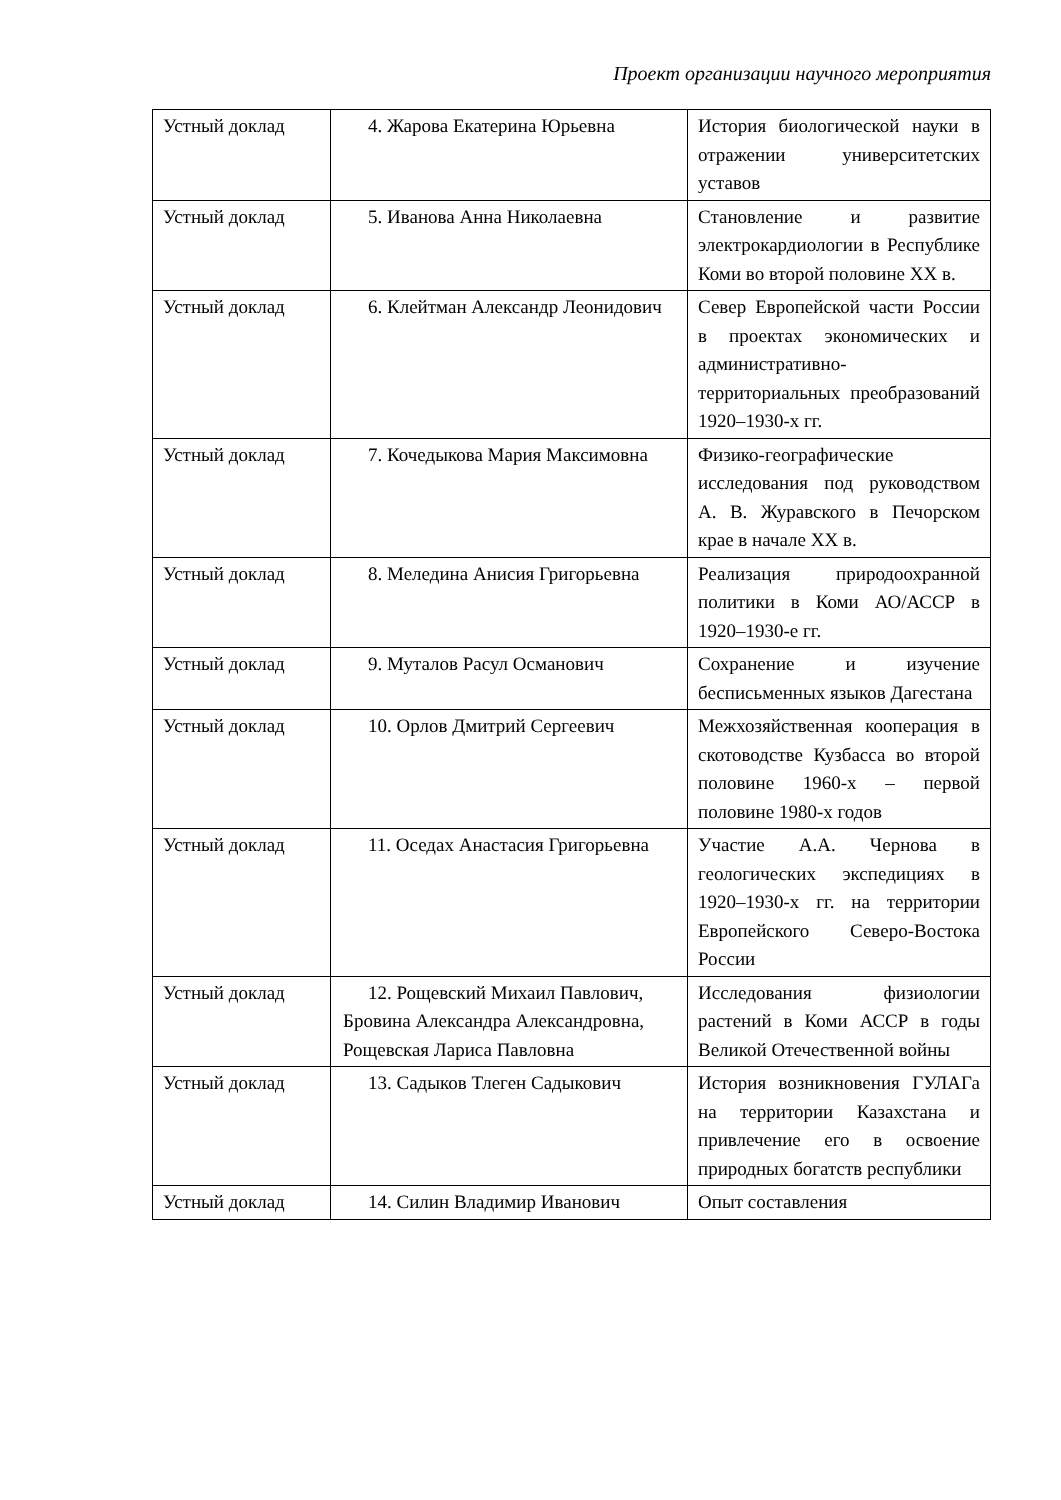Проект организации научного мероприятия
| Устный доклад | 4. Жарова Екатерина Юрьевна | История биологической науки в отражении университетских уставов |
| Устный доклад | 5. Иванова Анна Николаевна | Становление и развитие электрокардиологии в Республике Коми во второй половине XX в. |
| Устный доклад | 6. Клейтман Александр Леонидович | Север Европейской части России в проектах экономических и административно-территориальных преобразований 1920–1930-х гг. |
| Устный доклад | 7. Кочедыкова Мария Максимовна | Физико-географические исследования под руководством А. В. Журавского в Печорском крае в начале XX в. |
| Устный доклад | 8. Меледина Анисия Григорьевна | Реализация природоохранной политики в Коми АО/АССР в 1920–1930-е гг. |
| Устный доклад | 9. Муталов Расул Османович | Сохранение и изучение бесписьменных языков Дагестана |
| Устный доклад | 10. Орлов Дмитрий Сергеевич | Межхозяйственная кооперация в скотоводстве Кузбасса во второй половине 1960-х – первой половине 1980-х годов |
| Устный доклад | 11. Оседах Анастасия Григорьевна | Участие А.А. Чернова в геологических экспедициях в 1920–1930-х гг. на территории Европейского Северо-Востока России |
| Устный доклад | 12. Рощевский Михаил Павлович, Бровина Александра Александровна, Рощевская Лариса Павловна | Исследования физиологии растений в Коми АССР в годы Великой Отечественной войны |
| Устный доклад | 13. Садыков Тлеген Садыкович | История возникновения ГУЛАГа на территории Казахстана и привлечение его в освоение природных богатств республики |
| Устный доклад | 14. Силин Владимир Иванович | Опыт составления |